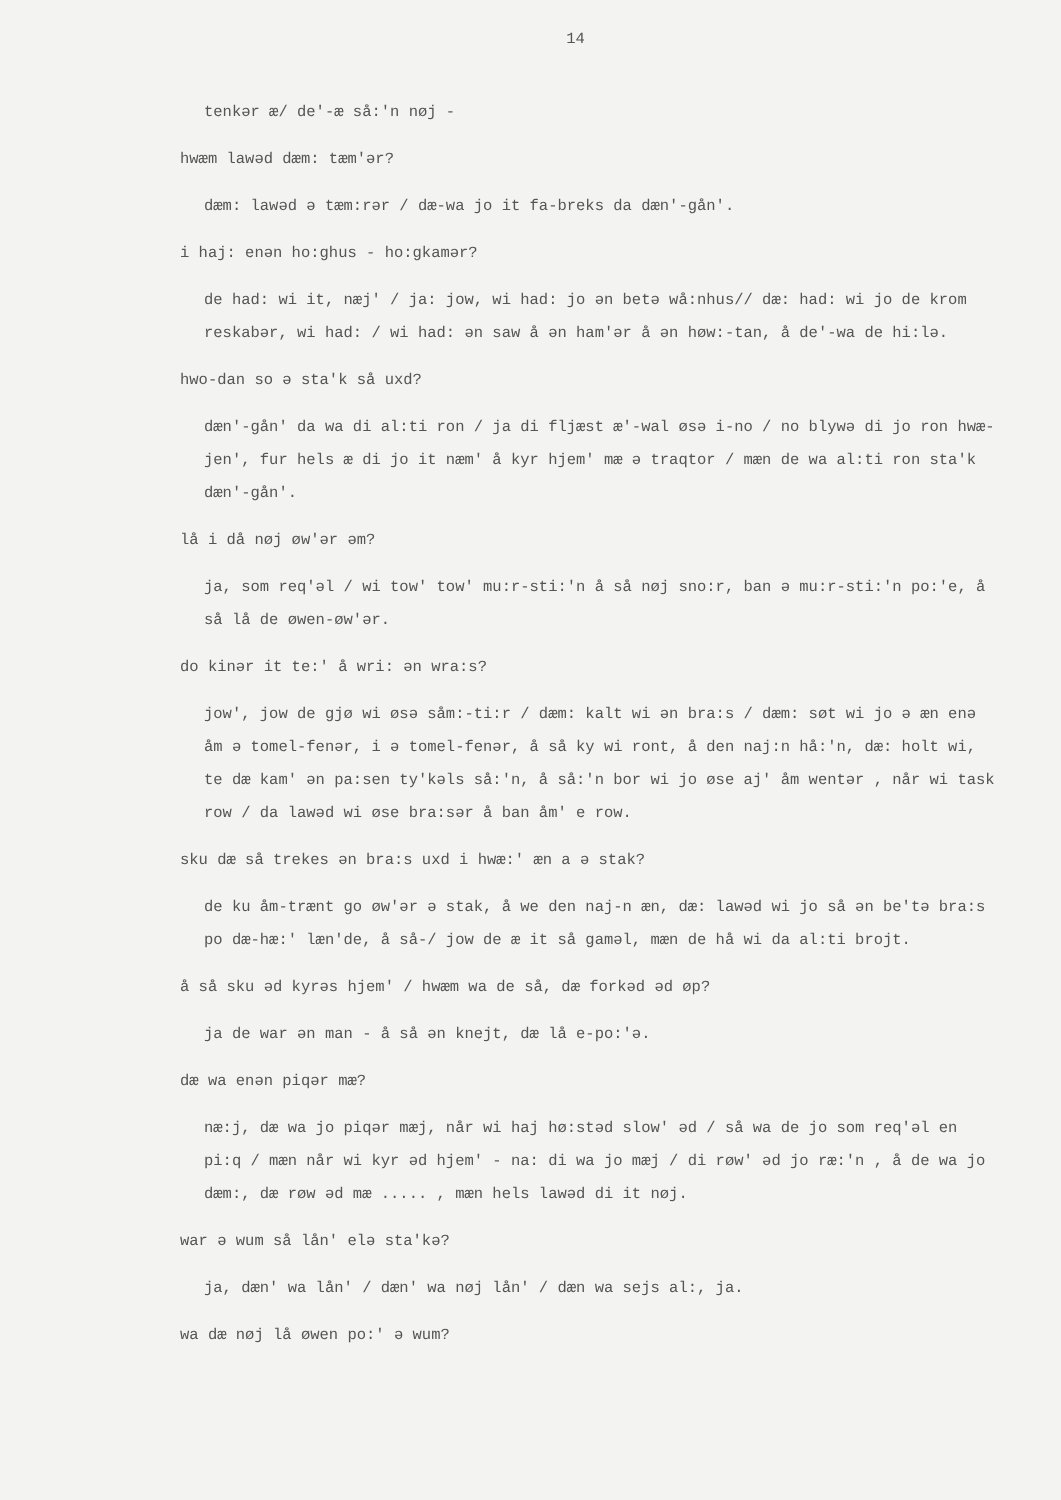14
tenkər æ/ de'-æ så:'n nøj -
hwæm lawəd dæm: tæm'ər?
dæm: lawəd ə tæm:rər / dæ-wa jo it fa-breks da dæn'-gån'.
i haj: enən ho:ghus - ho:gkamər?
de had: wi it, næj' / ja: jow, wi had: jo ən betə wå:nhus// dæ: had: wi jo de krom reskabər, wi had: / wi had: ən saw å ən ham'ər å ən høw:-tan, å de'-wa de hi:lə.
hwo-dan so ə sta'k så uxd?
dæn'-gån' da wa di al:ti ron / ja di fljæst æ'-wal øsə i-no / no blywə di jo ron hwæ-jen', fur hels æ di jo it næm' å kyr hjem' mæ ə traqtor / mæn de wa al:ti ron sta'k dæn'-gån'.
lå i då nøj øw'ər əm?
ja, som req'əl / wi tow' tow' mu:r-sti:'n å så nøj sno:r, ban ə mu:r-sti:'n po:'e, å så lå de øwen-øw'ər.
do kinər it te:' å wri: ən wra:s?
jow', jow de gjø wi øsə såm:-ti:r / dæm: kalt wi ən bra:s / dæm: søt wi jo ə æn enə åm ə tomel-fenər, i ə tomel-fenər, å så ky wi ront, å den naj:n hå:'n, dæ: holt wi, te dæ kam' ən pa:sen ty'kəls så:'n, å så:'n bor wi jo øse aj' åm wentər , når wi task row / da lawəd wi øse bra:sər å ban åm' e row.
sku dæ så trekes ən bra:s uxd i hwæ:' æn a ə stak?
de ku åm-trænt go øw'ər ə stak, å we den naj-n æn, dæ: lawəd wi jo så ən be'tə bra:s po dæ-hæ:' læn'de, å så-/ jow de æ it så gaməl, mæn de hå wi da al:ti brojt.
å så sku əd kyrəs hjem' / hwæm wa de så, dæ forkəd əd øp?
ja de war ən man - å så ən knejt, dæ lå e-po:'ə.
dæ wa enən piqər mæ?
næ:j, dæ wa jo piqər mæj, når wi haj hø:stəd slow' əd / så wa de jo som req'əl en pi:q / mæn når wi kyr əd hjem' - na: di wa jo mæj / di røw' əd jo ræ:'n , å de wa jo dæm:, dæ røw əd mæ ..... , mæn hels lawəd di it nøj.
war ə wum så lån' elə sta'kə?
ja, dæn' wa lån' / dæn' wa nøj lån' / dæn wa sejs al:, ja.
wa dæ nøj lå øwen po:' ə wum?